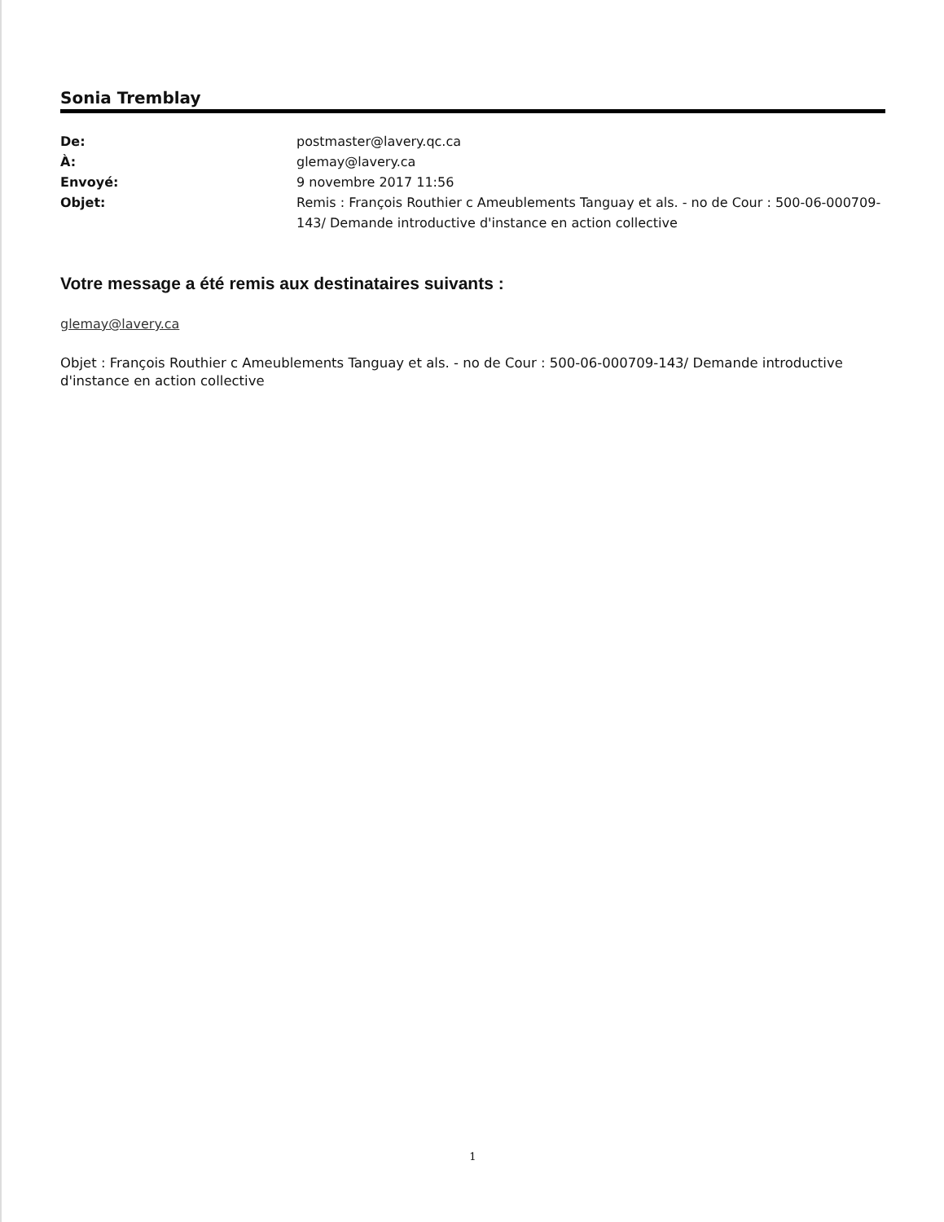Sonia Tremblay
De: postmaster@lavery.qc.ca À: glemay@lavery.ca Envoyé: 9 novembre 2017 11:56 Objet: Remis : François Routhier c Ameublements Tanguay et als. - no de Cour : 500-06-000709-143/ Demande introductive d'instance en action collective
Votre message a été remis aux destinataires suivants :
glemay@lavery.ca
Objet : François Routhier c Ameublements Tanguay et als. - no de Cour : 500-06-000709-143/ Demande introductive d'instance en action collective
1